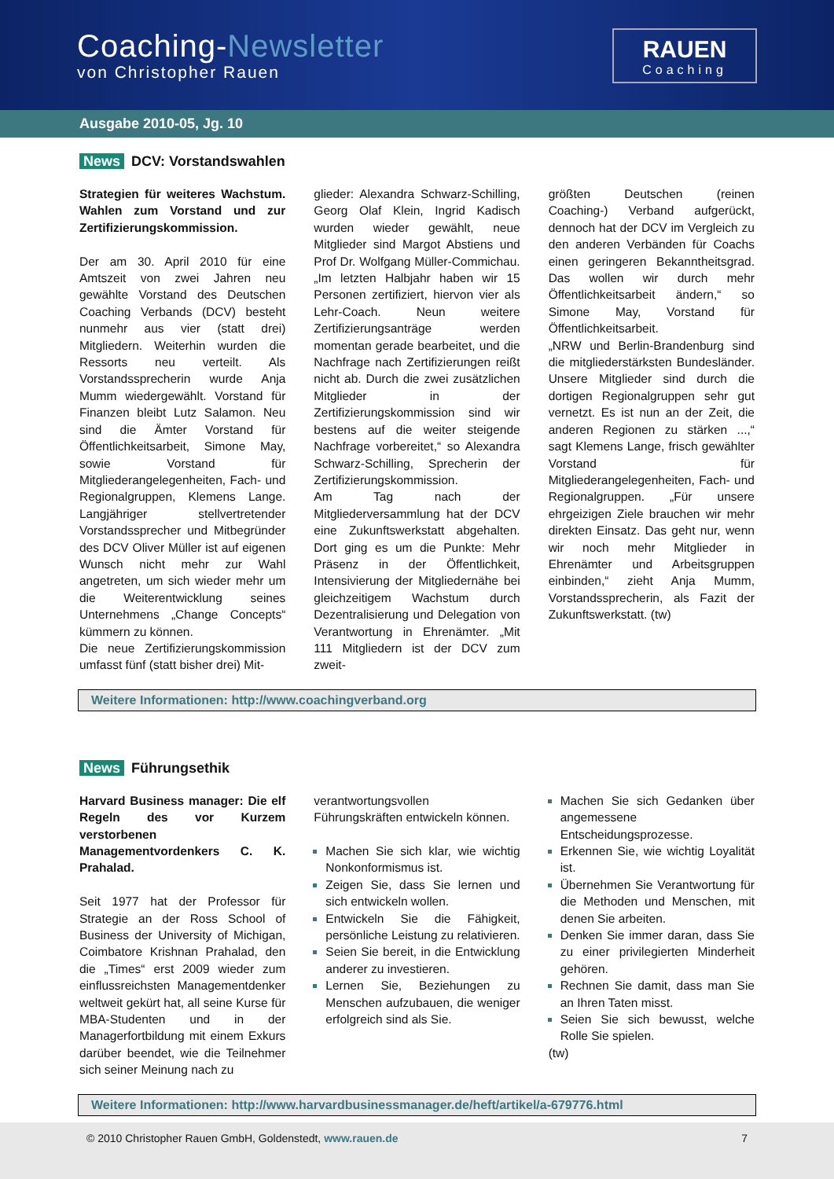Coaching-Newsletter
von Christopher Rauen
RAUEN
Coaching
Ausgabe 2010-05, Jg. 10
News DCV: Vorstandswahlen
Strategien für weiteres Wachstum. Wahlen zum Vorstand und zur Zertifizierungskommission.
Der am 30. April 2010 für eine Amtszeit von zwei Jahren neu gewählte Vorstand des Deutschen Coaching Verbands (DCV) besteht nunmehr aus vier (statt drei) Mitgliedern. Weiterhin wurden die Ressorts neu verteilt. Als Vorstandssprecherin wurde Anja Mumm wiedergewählt. Vorstand für Finanzen bleibt Lutz Salamon. Neu sind die Ämter Vorstand für Öffentlichkeitsarbeit, Simone May, sowie Vorstand für Mitgliederangelegenheiten, Fach- und Regionalgruppen, Klemens Lange. Langjähriger stellvertretender Vorstandssprecher und Mitbegründer des DCV Oliver Müller ist auf eigenen Wunsch nicht mehr zur Wahl angetreten, um sich wieder mehr um die Weiterentwicklung seines Unternehmens „Change Concepts“ kümmern zu können.
Die neue Zertifizierungskommission umfasst fünf (statt bisher drei) Mit-
glieder: Alexandra Schwarz-Schilling, Georg Olaf Klein, Ingrid Kadisch wurden wieder gewählt, neue Mitglieder sind Margot Abstiens und Prof Dr. Wolfgang Müller-Commichau. „Im letzten Halbjahr haben wir 15 Personen zertifiziert, hiervon vier als Lehr-Coach. Neun weitere Zertifizierungsanträge werden momentan gerade bearbeitet, und die Nachfrage nach Zertifizierungen reißt nicht ab. Durch die zwei zusätzlichen Mitglieder in der Zertifizierungskommission sind wir bestens auf die weiter steigende Nachfrage vorbereitet,“ so Alexandra Schwarz-Schilling, Sprecherin der Zertifizierungskommission.
Am Tag nach der Mitgliederversammlung hat der DCV eine Zukunftswerkstatt abgehalten. Dort ging es um die Punkte: Mehr Präsenz in der Öffentlichkeit, Intensivierung der Mitgliedernähe bei gleichzeitigem Wachstum durch Dezentralisierung und Delegation von Verantwortung in Ehrenämter. „Mit 111 Mitgliedern ist der DCV zum zweit-
größten Deutschen (reinen Coaching-) Verband aufgerückt, dennoch hat der DCV im Vergleich zu den anderen Verbänden für Coachs einen geringeren Bekanntheitsgrad. Das wollen wir durch mehr Öffentlichkeitsarbeit ändern,“ so Simone May, Vorstand für Öffentlichkeitsarbeit.
„NRW und Berlin-Brandenburg sind die mitgliederstärksten Bundesländer. Unsere Mitglieder sind durch die dortigen Regionalgruppen sehr gut vernetzt. Es ist nun an der Zeit, die anderen Regionen zu stärken ...,“ sagt Klemens Lange, frisch gewählter Vorstand für Mitgliederangelegenheiten, Fach- und Regionalgruppen. „Für unsere ehrgeizigen Ziele brauchen wir mehr direkten Einsatz. Das geht nur, wenn wir noch mehr Mitglieder in Ehrenämter und Arbeitsgruppen einbinden,“ zieht Anja Mumm, Vorstandssprecherin, als Fazit der Zukunftswerkstatt. (tw)
Weitere Informationen: http://www.coachingverband.org
News Führungsethik
Harvard Business manager: Die elf Regeln des vor Kurzem verstorbenen Managementvordenkers C. K. Prahalad.
Seit 1977 hat der Professor für Strategie an der Ross School of Business der University of Michigan, Coimbatore Krishnan Prahalad, den die „Times“ erst 2009 wieder zum einflussreichsten Managementdenker weltweit gekürt hat, all seine Kurse für MBA-Studenten und in der Managerfortbildung mit einem Exkurs darüber beendet, wie die Teilnehmer sich seiner Meinung nach zu
verantwortungsvollen Führungskräften entwickeln können.
Machen Sie sich klar, wie wichtig Nonkonformismus ist.
Zeigen Sie, dass Sie lernen und sich entwickeln wollen.
Entwickeln Sie die Fähigkeit, persönliche Leistung zu relativieren.
Seien Sie bereit, in die Entwicklung anderer zu investieren.
Lernen Sie, Beziehungen zu Menschen aufzubauen, die weniger erfolgreich sind als Sie.
Machen Sie sich Gedanken über angemessene Entscheidungsprozesse.
Erkennen Sie, wie wichtig Loyalität ist.
Übernehmen Sie Verantwortung für die Methoden und Menschen, mit denen Sie arbeiten.
Denken Sie immer daran, dass Sie zu einer privilegierten Minderheit gehören.
Rechnen Sie damit, dass man Sie an Ihren Taten misst.
Seien Sie sich bewusst, welche Rolle Sie spielen.
(tw)
Weitere Informationen: http://www.harvardbusinessmanager.de/heft/artikel/a-679776.html
© 2010 Christopher Rauen GmbH, Goldenstedt, www.rauen.de 7